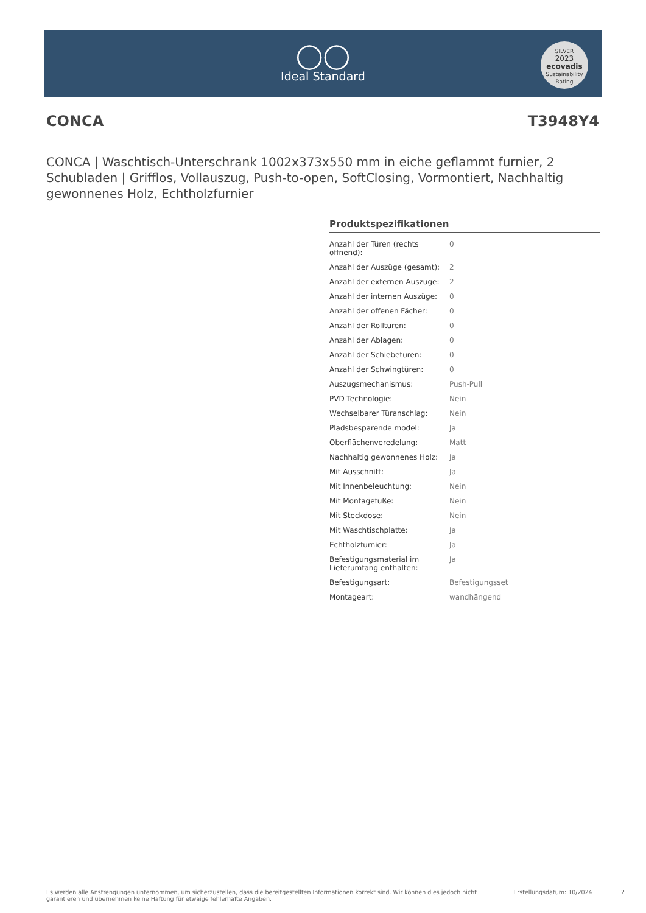◯◯
Ideal Standard
SILVER
2023
ecovadis
Sustainability Rating
CONCA T3948Y4
CONCA | Waschtisch-Unterschrank 1002x373x550 mm in eiche geflammt furnier, 2 Schubladen | Grifflos, Vollauszug, Push-to-open, SoftClosing, Vormontiert, Nachhaltig gewonnenes Holz, Echtholzfurnier
Produktspezifikationen
| Anzahl der Türen (rechts öffnend): | 0 |
| Anzahl der Auszüge (gesamt): | 2 |
| Anzahl der externen Auszüge: | 2 |
| Anzahl der internen Auszüge: | 0 |
| Anzahl der offenen Fächer: | 0 |
| Anzahl der Rolltüren: | 0 |
| Anzahl der Ablagen: | 0 |
| Anzahl der Schiebetüren: | 0 |
| Anzahl der Schwingtüren: | 0 |
| Auszugsmechanismus: | Push-Pull |
| PVD Technologie: | Nein |
| Wechselbarer Türanschlag: | Nein |
| Pladsbesparende model: | Ja |
| Oberflächenveredelung: | Matt |
| Nachhaltig gewonnenes Holz: | Ja |
| Mit Ausschnitt: | Ja |
| Mit Innenbeleuchtung: | Nein |
| Mit Montagefüße: | Nein |
| Mit Steckdose: | Nein |
| Mit Waschtischplatte: | Ja |
| Echtholzfurnier: | Ja |
| Befestigungsmaterial im Lieferumfang enthalten: | Ja |
| Befestigungsart: | Befestigungsset |
| Montageart: | wandhängend |
Es werden alle Anstrengungen unternommen, um sicherzustellen, dass die bereitgestellten Informationen korrekt sind. Wir können dies jedoch nicht garantieren und übernehmen keine Haftung für etwaige fehlerhafte Angaben. Erstellungsdatum: 10/2024 2